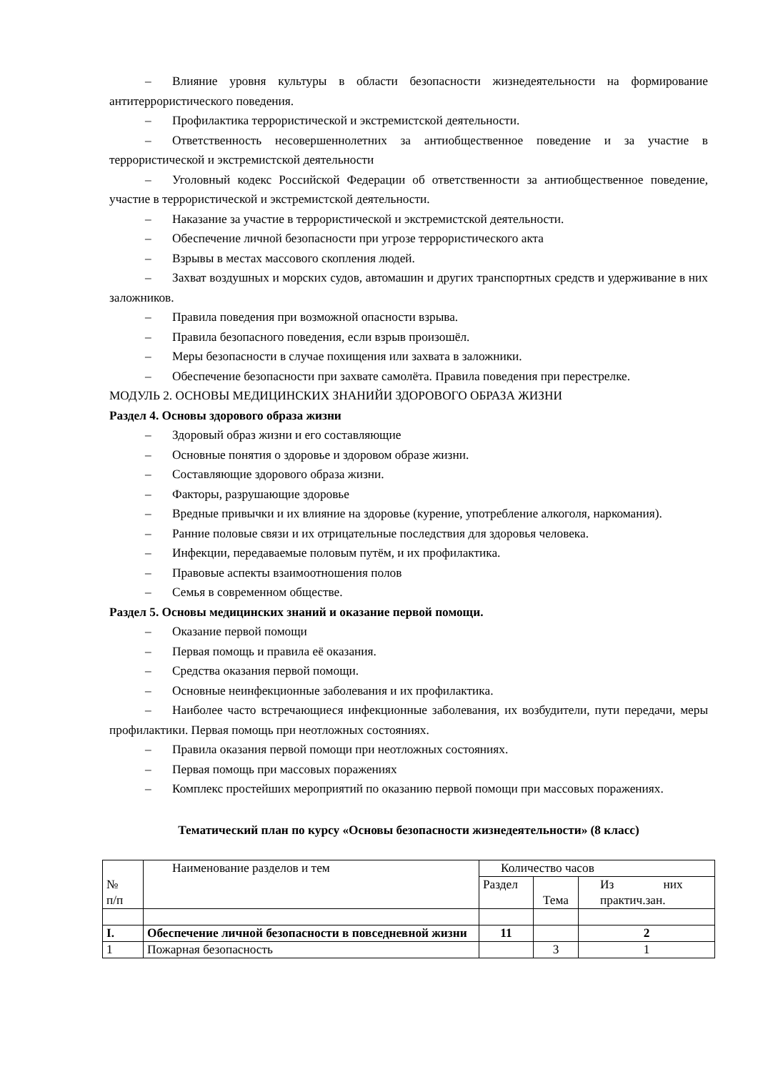– Влияние уровня культуры в области безопасности жизнедеятельности на формирование антитеррористического поведения.
– Профилактика террористической и экстремистской деятельности.
– Ответственность несовершеннолетних за антиобщественное поведение и за участие в террористической и экстремистской деятельности
– Уголовный кодекс Российской Федерации об ответственности за антиобщественное поведение, участие в террористической и экстремистской деятельности.
– Наказание за участие в террористической и экстремистской деятельности.
– Обеспечение личной безопасности при угрозе террористического акта
– Взрывы в местах массового скопления людей.
– Захват воздушных и морских судов, автомашин и других транспортных средств и удерживание в них заложников.
– Правила поведения при возможной опасности взрыва.
– Правила безопасного поведения, если взрыв произошёл.
– Меры безопасности в случае похищения или захвата в заложники.
– Обеспечение безопасности при захвате самолёта. Правила поведения при перестрелке.
МОДУЛЬ 2. ОСНОВЫ МЕДИЦИНСКИХ ЗНАНИЙИ ЗДОРОВОГО ОБРАЗА ЖИЗНИ
Раздел 4. Основы здорового образа жизни
– Здоровый образ жизни и его составляющие
– Основные понятия о здоровье и здоровом образе жизни.
– Составляющие здорового образа жизни.
– Факторы, разрушающие здоровье
– Вредные привычки и их влияние на здоровье (курение, употребление алкоголя, наркомания).
– Ранние половые связи и их отрицательные последствия для здоровья человека.
– Инфекции, передаваемые половым путём, и их профилактика.
– Правовые аспекты взаимоотношения полов
– Семья в современном обществе.
Раздел 5. Основы медицинских знаний и оказание первой помощи.
– Оказание первой помощи
– Первая помощь и правила её оказания.
– Средства оказания первой помощи.
– Основные неинфекционные заболевания и их профилактика.
– Наиболее часто встречающиеся инфекционные заболевания, их возбудители, пути передачи, меры профилактики. Первая помощь при неотложных состояниях.
– Правила оказания первой помощи при неотложных состояниях.
– Первая помощь при массовых поражениях
– Комплекс простейших мероприятий по оказанию первой помощи при массовых поражениях.
Тематический план по курсу «Основы безопасности жизнедеятельности» (8 класс)
| № п/п | Наименование разделов и тем | Количество часов | | |
| | | Раздел | Тема | Из них практич.зан. |
| I. | Обеспечение личной безопасности в повседневной жизни | 11 | | 2 |
| 1 | Пожарная безопасность | | 3 | 1 |